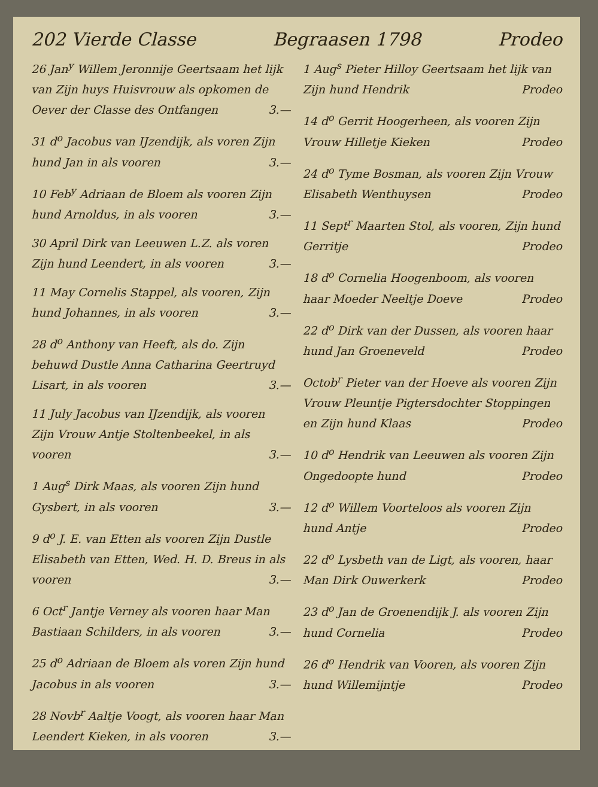202 Vierde Classe Begraasen 1798 Prodeo
26 Jan<sup>y</sup> Willem Jeronnije Geertsaam het lijk van Zijn huys Huisvrouw als opkomen de Oever der Classe des Ontfangen 3.—
31 d<sup>o</sup> Jacobus van IJzendijk, als voren Zijn hund Jan in als vooren 3.—
10 Feb<sup>y</sup> Adriaan de Bloem als vooren Zijn hund Arnoldus, in als vooren 3.—
30 April Dirk van Leeuwen L.Z. als voren Zijn hund Leendert, in als vooren 3.—
11 May Cornelis Stappel, als vooren, Zijn hund Johannes, in als vooren 3.—
28 d<sup>o</sup> Anthony van Heeft, als do. Zijn behuwd Dustle Anna Catharina Geertruyd Lisart, in als vooren 3.—
11 July Jacobus van IJzendijk, als vooren Zijn Vrouw Antje Stoltenbeekel, in als vooren 3.—
1 Aug<sup>s</sup> Dirk Maas, als vooren Zijn hund Gysbert, in als vooren 3.—
9 d<sup>o</sup> J. E. van Etten als vooren Zijn Dustle Elisabeth van Etten, Wed. H. D. Breus in als vooren 3.—
6 Oct<sup>r</sup> Jantje Verney als vooren haar Man Bastiaan Schilders, in als vooren 3.—
25 d<sup>o</sup> Adriaan de Bloem als voren Zijn hund Jacobus in als vooren 3.—
28 Novb<sup>r</sup> Aaltje Voogt, als vooren haar Man Leendert Kieken, in als vooren 3.—
1 Aug<sup>s</sup> Pieter Hilloy Geertsaam het lijk van Zijn hund Hendrik Prodeo
14 d<sup>o</sup> Gerrit Hoogerheen, als vooren Zijn Vrouw Hilletje Kieken Prodeo
24 d<sup>o</sup> Tyme Bosman, als vooren Zijn Vrouw Elisabeth Wenthuysen Prodeo
11 Sept<sup>r</sup> Maarten Stol, als vooren, Zijn hund Gerritje Prodeo
18 d<sup>o</sup> Cornelia Hoogenboom, als vooren haar Moeder Neeltje Doeve Prodeo
22 d<sup>o</sup> Dirk van der Dussen, als vooren haar hund Jan Groeneveld Prodeo
Octob<sup>r</sup> Pieter van der Hoeve als vooren Zijn Vrouw Pleuntje Pigtersdochter Stoppingen en Zijn hund Klaas Prodeo
10 d<sup>o</sup> Hendrik van Leeuwen als vooren Zijn Ongedoopte hund Prodeo
12 d<sup>o</sup> Willem Voorteloos als vooren Zijn hund Antje Prodeo
22 d<sup>o</sup> Lysbeth van de Ligt, als vooren, haar Man Dirk Ouwerkerk Prodeo
23 d<sup>o</sup> Jan de Groenendijk J. als vooren Zijn hund Cornelia Prodeo
26 d<sup>o</sup> Hendrik van Vooren, als vooren Zijn hund Willemijntje Prodeo